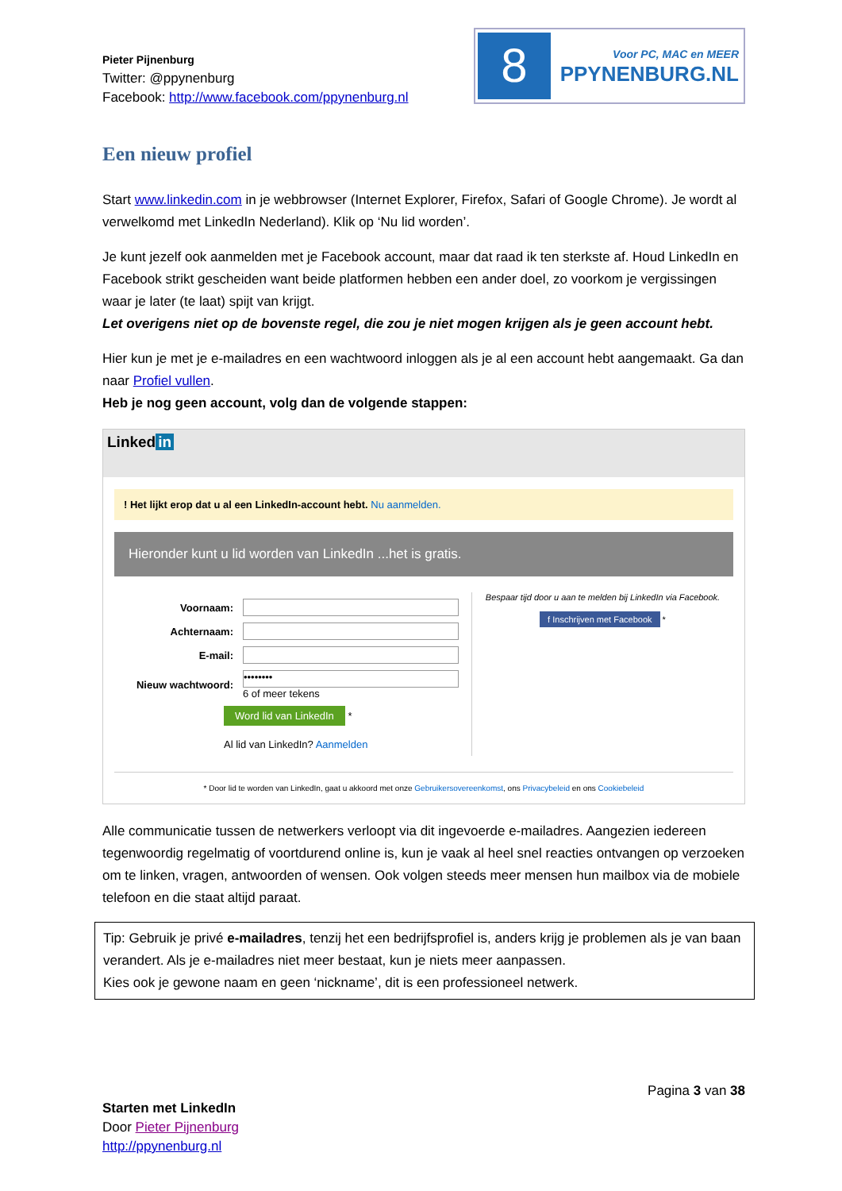Pieter Pijnenburg
Twitter: @ppynenburg
Facebook: http://www.facebook.com/ppynenburg.nl
8
Voor PC, MAC en MEER
PPYNENBURG.NL
Een nieuw profiel
Start www.linkedin.com in je webbrowser (Internet Explorer, Firefox, Safari of Google Chrome). Je wordt al verwelkomd met LinkedIn Nederland). Klik op ‘Nu lid worden’.
Je kunt jezelf ook aanmelden met je Facebook account, maar dat raad ik ten sterkste af. Houd LinkedIn en Facebook strikt gescheiden want beide platformen hebben een ander doel, zo voorkom je vergissingen waar je later (te laat) spijt van krijgt.
Let overigens niet op de bovenste regel, die zou je niet mogen krijgen als je geen account hebt.
Hier kun je met je e-mailadres en een wachtwoord inloggen als je al een account hebt aangemaakt. Ga dan naar Profiel vullen.
Heb je nog geen account, volg dan de volgende stappen:
Linked in
! Het lijkt erop dat u al een LinkedIn-account hebt. Nu aanmelden.
Hieronder kunt u lid worden van LinkedIn ...het is gratis.
Voornaam:
Achternaam:
E-mail:
Nieuw wachtwoord:
••••••••
6 of meer tekens
Word lid van LinkedIn
*
Al lid van LinkedIn? Aanmelden
Bespaar tijd door u aan te melden bij LinkedIn via Facebook.
f Inschrijven met Facebook *
* Door lid te worden van LinkedIn, gaat u akkoord met onze Gebruikersovereenkomst, ons Privacybeleid en ons Cookiebeleid
Alle communicatie tussen de netwerkers verloopt via dit ingevoerde e-mailadres. Aangezien iedereen tegenwoordig regelmatig of voortdurend online is, kun je vaak al heel snel reacties ontvangen op verzoeken om te linken, vragen, antwoorden of wensen. Ook volgen steeds meer mensen hun mailbox via de mobiele telefoon en die staat altijd paraat.
Tip: Gebruik je privé e-mailadres, tenzij het een bedrijfsprofiel is, anders krijg je problemen als je van baan verandert. Als je e-mailadres niet meer bestaat, kun je niets meer aanpassen.
Kies ook je gewone naam en geen ‘nickname’, dit is een professioneel netwerk.
Pagina 3 van 38
Starten met LinkedIn
Door Pieter Pijnenburg
http://ppynenburg.nl